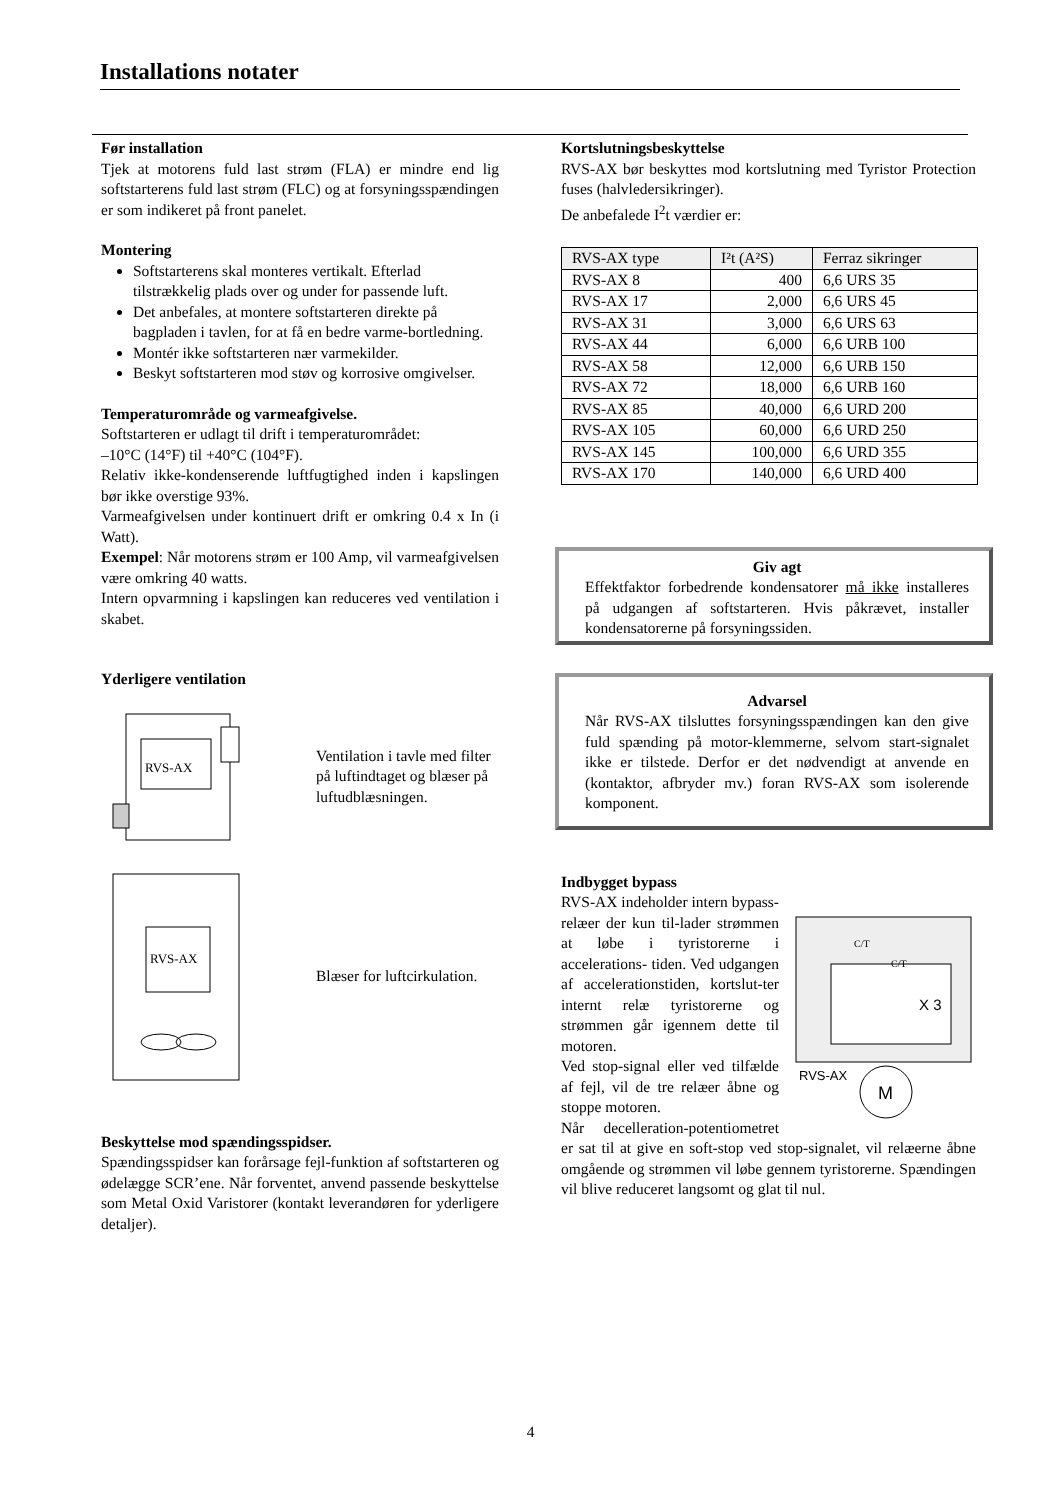Installations notater
Før installation
Tjek at motorens fuld last strøm (FLA) er mindre end lig softstarterens fuld last strøm (FLC) og at forsyningsspændingen er som indikeret på front panelet.
Montering
Softstarterens skal monteres vertikalt. Efterlad tilstrækkelig plads over og under for passende luft.
Det anbefales, at montere softstarteren direkte på bagpladen i tavlen, for at få en bedre varme-bortledning.
Montér ikke softstarteren nær varmekilder.
Beskyt softstarteren mod støv og korrosive omgivelser.
Temperaturområde og varmeafgivelse.
Softstarteren er udlagt til drift i temperaturområdet:
–10°C (14°F) til +40°C (104°F).
Relativ ikke-kondenserende luftfugtighed inden i kapslingen bør ikke overstige 93%.
Varmeafgivelsen under kontinuert drift er omkring 0.4 x In (i Watt).
Exempel: Når motorens strøm er 100 Amp, vil varmeafgivelsen være omkring 40 watts.
Intern opvarmning i kapslingen kan reduceres ved ventilation i skabet.
Yderligere ventilation
RVS-AX
Ventilation i tavle med filter
på luftindtaget og blæser på
luftudblæsningen.
RVS-AX
Blæser for luftcirkulation.
Beskyttelse mod spændingsspidser.
Spændingsspidser kan forårsage fejl-funktion af softstarteren og ødelægge SCR’ene. Når forventet, anvend passende beskyttelse som Metal Oxid Varistorer (kontakt leverandøren for yderligere detaljer).
Kortslutningsbeskyttelse
RVS-AX bør beskyttes mod kortslutning med Tyristor Protection fuses (halvledersikringer).
De anbefalede I<sup>2</sup>t værdier er:
| RVS-AX type | I²t (A²S) | Ferraz sikringer |
| --- | --- | --- |
| RVS-AX 8 | 400 | 6,6 URS 35 |
| RVS-AX 17 | 2,000 | 6,6 URS 45 |
| RVS-AX 31 | 3,000 | 6,6 URS 63 |
| RVS-AX 44 | 6,000 | 6,6 URB 100 |
| RVS-AX 58 | 12,000 | 6,6 URB 150 |
| RVS-AX 72 | 18,000 | 6,6 URB 160 |
| RVS-AX 85 | 40,000 | 6,6 URD 200 |
| RVS-AX 105 | 60,000 | 6,6 URD 250 |
| RVS-AX 145 | 100,000 | 6,6 URD 355 |
| RVS-AX 170 | 140,000 | 6,6 URD 400 |
Giv agt
Effektfaktor forbedrende kondensatorer må ikke installeres på udgangen af softstarteren. Hvis påkrævet, installer kondensatorerne på forsyningssiden.
Advarsel
Når RVS-AX tilsluttes forsyningsspændingen kan den give fuld spænding på motor-klemmerne, selvom start-signalet ikke er tilstede. Derfor er det nødvendigt at anvende en (kontaktor, afbryder mv.) foran RVS-AX som isolerende komponent.
Indbygget bypass
C/T
C/T
X 3
RVS-AX
M
RVS-AX indeholder intern bypass-relæer der kun til-lader strømmen at løbe i tyristorerne i accelerations- tiden. Ved udgangen af accelerationstiden, kortslut-ter internt relæ tyristorerne og strømmen går igennem dette til motoren.
Ved stop-signal eller ved tilfælde af fejl, vil de tre relæer åbne og stoppe motoren.
Når decelleration-potentiometret er sat til at give en soft-stop ved stop-signalet, vil relæerne åbne omgående og strømmen vil løbe gennem tyristorerne. Spændingen vil blive reduceret langsomt og glat til nul.
4